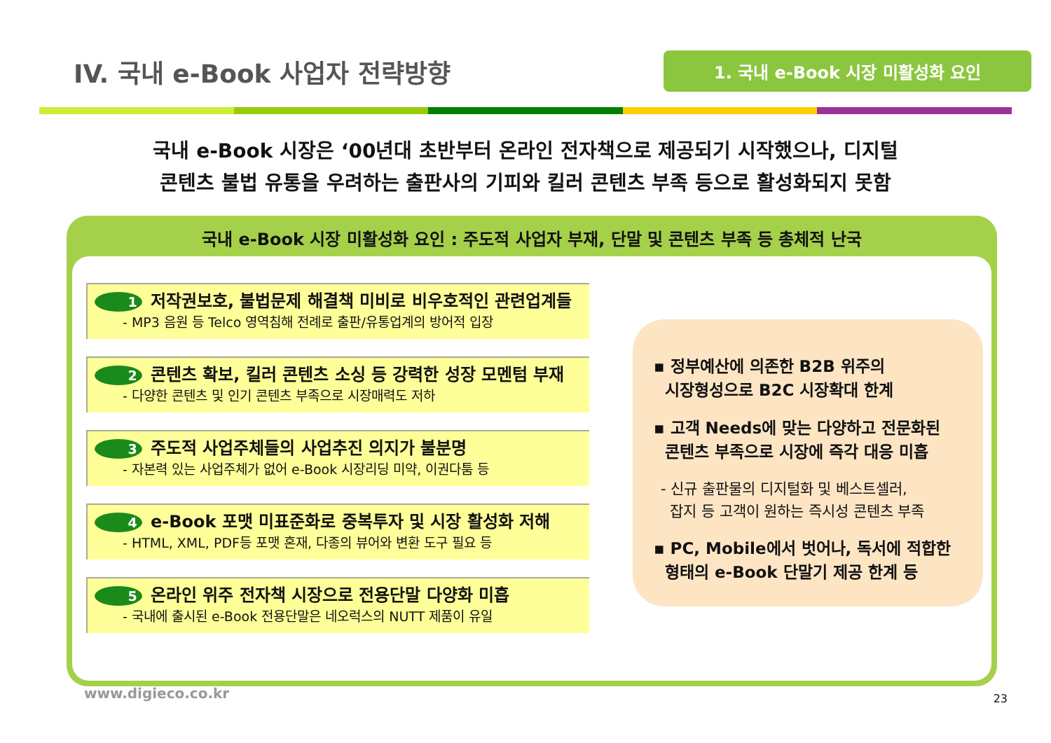IV. 국내 e-Book 사업자 전략방향
1. 국내 e-Book 시장 미활성화 요인
국내 e-Book 시장은 ‘00년대 초반부터 온라인 전자책으로 제공되기 시작했으나, 디지털
콘텐츠 불법 유통을 우려하는 출판사의 기피와 킬러 콘텐츠 부족 등으로 활성화되지 못함
국내 e-Book 시장 미활성화 요인 : 주도적 사업자 부재, 단말 및 콘텐츠 부족 등 총체적 난국
1 저작권보호, 불법문제 해결책 미비로 비우호적인 관련업계들
- MP3 음원 등 Telco 영역침해 전례로 출판/유통업계의 방어적 입장
2 콘텐츠 확보, 킬러 콘텐츠 소싱 등 강력한 성장 모멘텀 부재
- 다양한 콘텐츠 및 인기 콘텐츠 부족으로 시장매력도 저하
3 주도적 사업주체들의 사업추진 의지가 불분명
- 자본력 있는 사업주체가 없어 e-Book 시장리딩 미약, 이권다툼 등
4 e-Book 포맷 미표준화로 중복투자 및 시장 활성화 저해
- HTML, XML, PDF등 포맷 혼재, 다종의 뷰어와 변환 도구 필요 등
5 온라인 위주 전자책 시장으로 전용단말 다양화 미흡
- 국내에 출시된 e-Book 전용단말은 네오럭스의 NUTT 제품이 유일
▪ 정부예산에 의존한 B2B 위주의
시장형성으로 B2C 시장확대 한계
▪ 고객 Needs에 맞는 다양하고 전문화된
콘텐츠 부족으로 시장에 즉각 대응 미흡
- 신규 출판물의 디지털화 및 베스트셀러,
잡지 등 고객이 원하는 즉시성 콘텐츠 부족
▪ PC, Mobile에서 벗어나, 독서에 적합한
형태의 e-Book 단말기 제공 한계 등
www.digieco.co.kr 23